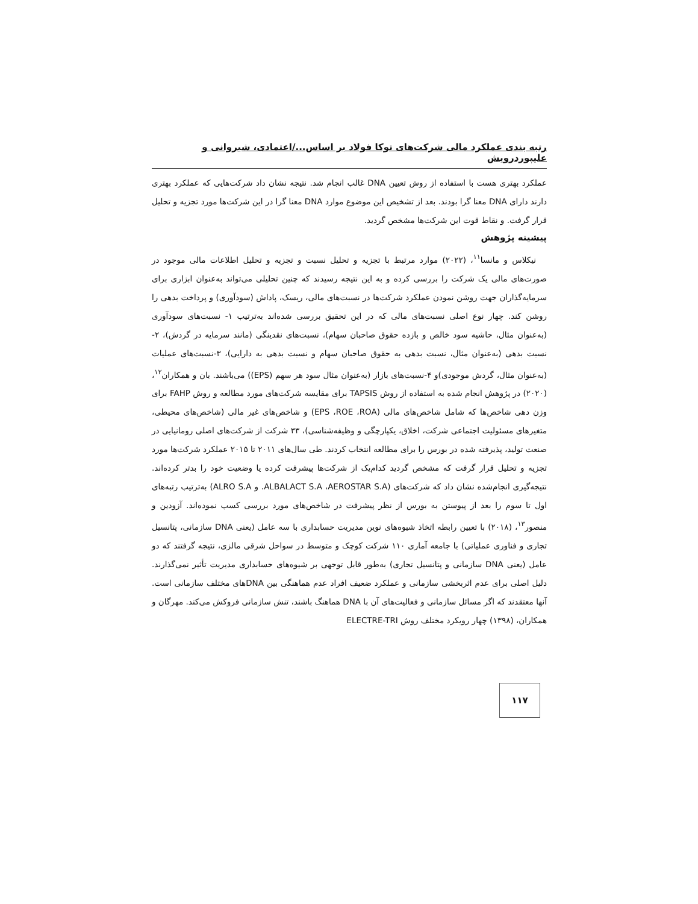رتبه بندی عملکرد مالی شرکت‌های توکا فولاد بر اساس.../اعتمادی، شیروانی و علیپوردرویش
عملکرد بهتری هست با استفاده از روش تعیین DNA غالب انجام شد. نتیجه نشان داد شرکت‌هایی که عملکرد بهتری دارند دارای DNA معنا گرا بودند. بعد از تشخیص این موضوع موارد DNA معنا گرا در این شرکت‌ها مورد تجزیه و تحلیل قرار گرفت. و نقاط قوت این شرکت‌ها مشخص گردید.
پیشینه پژوهش
نیکلاس و مانسا<sup>۱۱</sup>، (۲۰۲۲) موارد مرتبط با تجزیه و تحلیل نسبت و تجزیه و تحلیل اطلاعات مالی موجود در صورت‌های مالی یک شرکت را بررسی کرده و به این نتیجه رسیدند که چنین تحلیلی می‌تواند به‌عنوان ابزاری برای سرمایه‌گذاران جهت روشن نمودن عملکرد شرکت‌ها در نسبت‌های مالی، ریسک، پاداش (سودآوری) و پرداخت بدهی را روشن کند. چهار نوع اصلی نسبت‌های مالی که در این تحقیق بررسی شده‌اند به‌ترتیب ۱- نسبت‌های سودآوری (به‌عنوان مثال، حاشیه سود خالص و بازده حقوق صاحبان سهام)، نسبت‌های نقدینگی (مانند سرمایه در گردش)، ۲-نسبت بدهی (به‌عنوان مثال، نسبت بدهی به حقوق صاحبان سهام و نسبت بدهی به دارایی)، ۳-نسبت‌های عملیات (به‌عنوان مثال، گردش موجودی)و ۴-نسبت‌های بازار (به‌عنوان مثال سود هر سهم (EPS)) می‌باشند. بان و همکاران<sup>۱۲</sup>، (۲۰۲۰) در پژوهش انجام شده به استفاده از روش TAPSIS برای مقایسه شرکت‌های مورد مطالعه و روش FAHP برای وزن دهی شاخص‌ها که شامل شاخص‌های مالی (EPS ،ROE ،ROA) و شاخص‌های غیر مالی (شاخص‌های محیطی، متغیرهای مسئولیت اجتماعی شرکت، اخلاق، یکپارچگی و وظیفه‌شناسی)، ۳۳ شرکت از شرکت‌های اصلی رومانیایی در صنعت تولید، پذیرفته شده در بورس را برای مطالعه انتخاب کردند. طی سال‌های ۲۰۱۱ تا ۲۰۱۵ عملکرد شرکت‌ها مورد تجزیه و تحلیل قرار گرفت که مشخص گردید کدام‌یک از شرکت‌ها پیشرفت کرده یا وضعیت خود را بدتر کرده‌اند. نتیجه‌گیری انجام‌شده نشان داد که شرکت‌های (ALBALACT S.A ،AEROSTAR S.A. و ALRO S.A) به‌ترتیب رتبه‌های اول تا سوم را بعد از پیوستن به بورس از نظر پیشرفت در شاخص‌های مورد بررسی کسب نموده‌اند. آزودین و منصور<sup>۱۳</sup>، (۲۰۱۸) با تعیین رابطه اتخاذ شیوه‌های نوین مدیریت حسابداری با سه عامل (یعنی DNA سازمانی، پتانسیل تجاری و فناوری عملیاتی) با جامعه آماری ۱۱۰ شرکت کوچک و متوسط در سواحل شرقی مالزی، نتیجه گرفتند که دو عامل (یعنی DNA سازمانی و پتانسیل تجاری) به‌طور قابل توجهی بر شیوه‌های حسابداری مدیریت تأثیر نمی‌گذارند. دلیل اصلی برای عدم اثربخشی سازمانی و عملکرد ضعیف افراد عدم هماهنگی بین DNAهای مختلف سازمانی است. آنها معتقدند که اگر مسائل سازمانی و فعالیت‌های آن با DNA هماهنگ باشند، تنش سازمانی فروکش می‌کند. مهرگان و همکاران، (۱۳۹۸) چهار رویکرد مختلف روش ELECTRE-TRI
۱۱۷